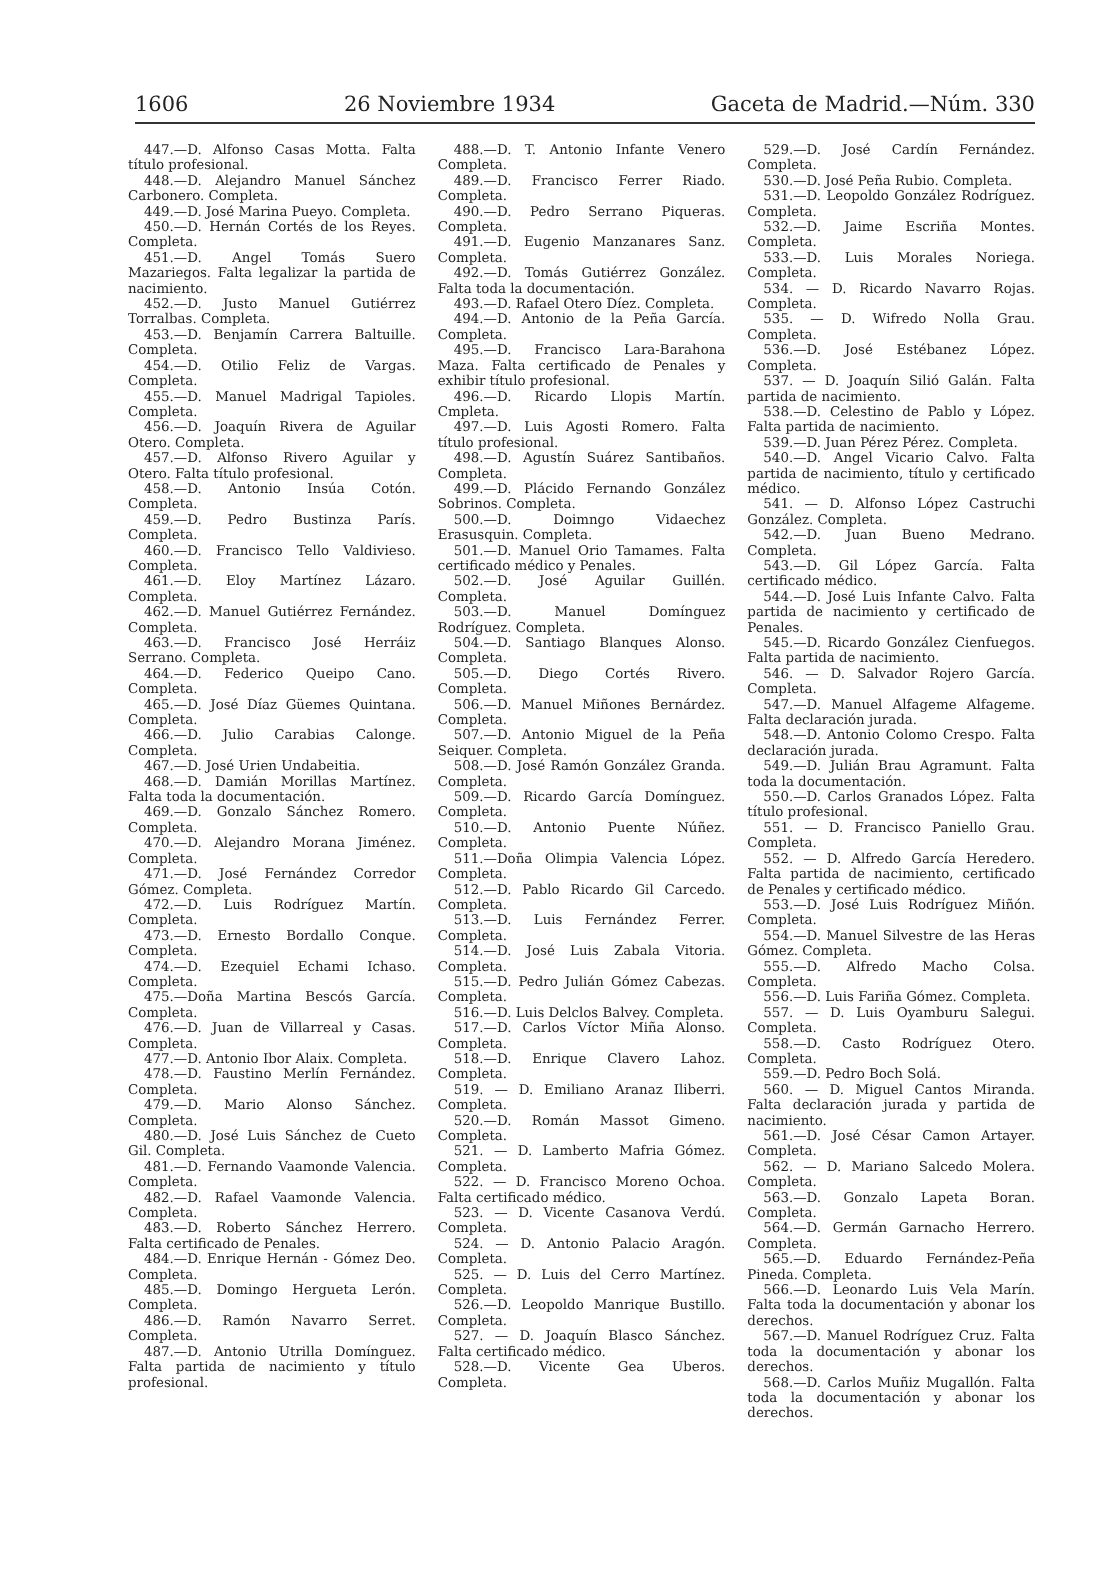1606 26 Noviembre 1934 Gaceta de Madrid.—Núm. 330
447.—D. Alfonso Casas Motta. Falta título profesional.
448.—D. Alejandro Manuel Sánchez Carbonero. Completa.
449.—D. José Marina Pueyo. Completa.
450.—D. Hernán Cortés de los Reyes. Completa.
451.—D. Angel Tomás Suero Mazariegos. Falta legalizar la partida de nacimiento.
452.—D. Justo Manuel Gutiérrez Torralbas. Completa.
453.—D. Benjamín Carrera Baltuille. Completa.
454.—D. Otilio Feliz de Vargas. Completa.
455.—D. Manuel Madrigal Tapioles. Completa.
456.—D. Joaquín Rivera de Aguilar Otero. Completa.
457.—D. Alfonso Rivero Aguilar y Otero. Falta título profesional.
458.—D. Antonio Insúa Cotón. Completa.
459.—D. Pedro Bustinza París. Completa.
460.—D. Francisco Tello Valdivieso. Completa.
461.—D. Eloy Martínez Lázaro. Completa.
462.—D. Manuel Gutiérrez Fernández. Completa.
463.—D. Francisco José Herráiz Serrano. Completa.
464.—D. Federico Queipo Cano. Completa.
465.—D. José Díaz Güemes Quintana. Completa.
466.—D. Julio Carabias Calonge. Completa.
467.—D. José Urien Undabeitia.
468.—D. Damián Morillas Martínez. Falta toda la documentación.
469.—D. Gonzalo Sánchez Romero. Completa.
470.—D. Alejandro Morana Jiménez. Completa.
471.—D. José Fernández Corredor Gómez. Completa.
472.—D. Luis Rodríguez Martín. Completa.
473.—D. Ernesto Bordallo Conque. Completa.
474.—D. Ezequiel Echami Ichaso. Completa.
475.—Doña Martina Bescós García. Completa.
476.—D. Juan de Villarreal y Casas. Completa.
477.—D. Antonio Ibor Alaix. Completa.
478.—D. Faustino Merlín Fernández. Completa.
479.—D. Mario Alonso Sánchez. Completa.
480.—D. José Luis Sánchez de Cueto Gil. Completa.
481.—D. Fernando Vaamonde Valencia. Completa.
482.—D. Rafael Vaamonde Valencia. Completa.
483.—D. Roberto Sánchez Herrero. Falta certificado de Penales.
484.—D. Enrique Hernán - Gómez Deo. Completa.
485.—D. Domingo Hergueta Lerón. Completa.
486.—D. Ramón Navarro Serret. Completa.
487.—D. Antonio Utrilla Domínguez. Falta partida de nacimiento y título profesional.
488.—D. T. Antonio Infante Venero Completa.
489.—D. Francisco Ferrer Riado. Completa.
490.—D. Pedro Serrano Piqueras. Completa.
491.—D. Eugenio Manzanares Sanz. Completa.
492.—D. Tomás Gutiérrez González. Falta toda la documentación.
493.—D. Rafael Otero Díez. Completa.
494.—D. Antonio de la Peña García. Completa.
495.—D. Francisco Lara-Barahona Maza. Falta certificado de Penales y exhibir título profesional.
496.—D. Ricardo Llopis Martín. Cmpleta.
497.—D. Luis Agosti Romero. Falta título profesional.
498.—D. Agustín Suárez Santibaños. Completa.
499.—D. Plácido Fernando González Sobrinos. Completa.
500.—D. Doimngo Vidaechez Erasusquin. Completa.
501.—D. Manuel Orio Tamames. Falta certificado médico y Penales.
502.—D. José Aguilar Guillén. Completa.
503.—D. Manuel Domínguez Rodríguez. Completa.
504.—D. Santiago Blanques Alonso. Completa.
505.—D. Diego Cortés Rivero. Completa.
506.—D. Manuel Miñones Bernárdez. Completa.
507.—D. Antonio Miguel de la Peña Seiquer. Completa.
508.—D. José Ramón González Granda. Completa.
509.—D. Ricardo García Domínguez. Completa.
510.—D. Antonio Puente Núñez. Completa.
511.—Doña Olimpia Valencia López. Completa.
512.—D. Pablo Ricardo Gil Carcedo. Completa.
513.—D. Luis Fernández Ferrer. Completa.
514.—D. José Luis Zabala Vitoria. Completa.
515.—D. Pedro Julián Gómez Cabezas. Completa.
516.—D. Luis Delclos Balvey. Completa.
517.—D. Carlos Víctor Miña Alonso. Completa.
518.—D. Enrique Clavero Lahoz. Completa.
519. — D. Emiliano Aranaz Iliberri. Completa.
520.—D. Román Massot Gimeno. Completa.
521. — D. Lamberto Mafria Gómez. Completa.
522. — D. Francisco Moreno Ochoa. Falta certificado médico.
523. — D. Vicente Casanova Verdú. Completa.
524. — D. Antonio Palacio Aragón. Completa.
525. — D. Luis del Cerro Martínez. Completa.
526.—D. Leopoldo Manrique Bustillo. Completa.
527. — D. Joaquín Blasco Sánchez. Falta certificado médico.
528.—D. Vicente Gea Uberos. Completa.
529.—D. José Cardín Fernández. Completa.
530.—D. José Peña Rubio. Completa.
531.—D. Leopoldo González Rodríguez. Completa.
532.—D. Jaime Escriña Montes. Completa.
533.—D. Luis Morales Noriega. Completa.
534. — D. Ricardo Navarro Rojas. Completa.
535. — D. Wifredo Nolla Grau. Completa.
536.—D. José Estébanez López. Completa.
537. — D. Joaquín Silió Galán. Falta partida de nacimiento.
538.—D. Celestino de Pablo y López. Falta partida de nacimiento.
539.—D. Juan Pérez Pérez. Completa.
540.—D. Angel Vicario Calvo. Falta partida de nacimiento, título y certificado médico.
541. — D. Alfonso López Castruchi González. Completa.
542.—D. Juan Bueno Medrano. Completa.
543.—D. Gil López García. Falta certificado médico.
544.—D. José Luis Infante Calvo. Falta partida de nacimiento y certificado de Penales.
545.—D. Ricardo González Cienfuegos. Falta partida de nacimiento.
546. — D. Salvador Rojero García. Completa.
547.—D. Manuel Alfageme Alfageme. Falta declaración jurada.
548.—D. Antonio Colomo Crespo. Falta declaración jurada.
549.—D. Julián Brau Agramunt. Falta toda la documentación.
550.—D. Carlos Granados López. Falta título profesional.
551. — D. Francisco Paniello Grau. Completa.
552. — D. Alfredo García Heredero. Falta partida de nacimiento, certificado de Penales y certificado médico.
553.—D. José Luis Rodríguez Miñón. Completa.
554.—D. Manuel Silvestre de las Heras Gómez. Completa.
555.—D. Alfredo Macho Colsa. Completa.
556.—D. Luis Fariña Gómez. Completa.
557. — D. Luis Oyamburu Salegui. Completa.
558.—D. Casto Rodríguez Otero. Completa.
559.—D. Pedro Boch Solá.
560. — D. Miguel Cantos Miranda. Falta declaración jurada y partida de nacimiento.
561.—D. José César Camon Artayer. Completa.
562. — D. Mariano Salcedo Molera. Completa.
563.—D. Gonzalo Lapeta Boran. Completa.
564.—D. Germán Garnacho Herrero. Completa.
565.—D. Eduardo Fernández-Peña Pineda. Completa.
566.—D. Leonardo Luis Vela Marín. Falta toda la documentación y abonar los derechos.
567.—D. Manuel Rodríguez Cruz. Falta toda la documentación y abonar los derechos.
568.—D. Carlos Muñiz Mugallón. Falta toda la documentación y abonar los derechos.